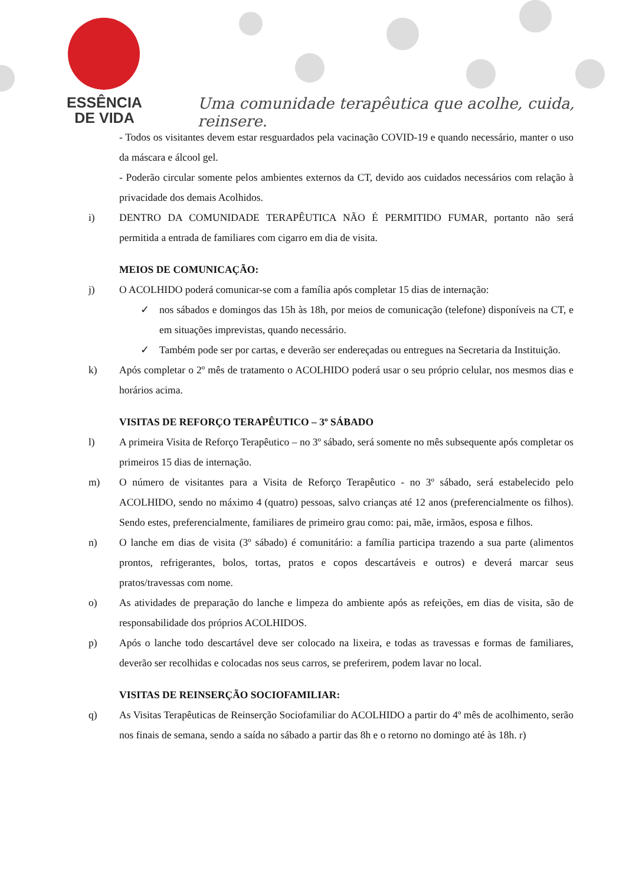ESSÊNCIA
DE VIDA
Uma comunidade terapêutica que acolhe, cuida, reinsere.
- Todos os visitantes devem estar resguardados pela vacinação COVID-19 e quando necessário, manter o uso da máscara e álcool gel.
- Poderão circular somente pelos ambientes externos da CT, devido aos cuidados necessários com relação à privacidade dos demais Acolhidos.
i) DENTRO DA COMUNIDADE TERAPÊUTICA NÃO É PERMITIDO FUMAR, portanto não será permitida a entrada de familiares com cigarro em dia de visita.
MEIOS DE COMUNICAÇÃO:
j) O ACOLHIDO poderá comunicar-se com a família após completar 15 dias de internação:
✓ nos sábados e domingos das 15h às 18h, por meios de comunicação (telefone) disponíveis na CT, e em situações imprevistas, quando necessário.
✓ Também pode ser por cartas, e deverão ser endereçadas ou entregues na Secretaria da Instituição.
k) Após completar o 2º mês de tratamento o ACOLHIDO poderá usar o seu próprio celular, nos mesmos dias e horários acima.
VISITAS DE REFORÇO TERAPÊUTICO – 3º SÁBADO
l) A primeira Visita de Reforço Terapêutico – no 3º sábado, será somente no mês subsequente após completar os primeiros 15 dias de internação.
m) O número de visitantes para a Visita de Reforço Terapêutico - no 3º sábado, será estabelecido pelo ACOLHIDO, sendo no máximo 4 (quatro) pessoas, salvo crianças até 12 anos (preferencialmente os filhos). Sendo estes, preferencialmente, familiares de primeiro grau como: pai, mãe, irmãos, esposa e filhos.
n) O lanche em dias de visita (3º sábado) é comunitário: a família participa trazendo a sua parte (alimentos prontos, refrigerantes, bolos, tortas, pratos e copos descartáveis e outros) e deverá marcar seus pratos/travessas com nome.
o) As atividades de preparação do lanche e limpeza do ambiente após as refeições, em dias de visita, são de responsabilidade dos próprios ACOLHIDOS.
p) Após o lanche todo descartável deve ser colocado na lixeira, e todas as travessas e formas de familiares, deverão ser recolhidas e colocadas nos seus carros, se preferirem, podem lavar no local.
VISITAS DE REINSERÇÃO SOCIOFAMILIAR:
q) As Visitas Terapêuticas de Reinserção Sociofamiliar do ACOLHIDO a partir do 4º mês de acolhimento, serão nos finais de semana, sendo a saída no sábado a partir das 8h e o retorno no domingo até às 18h. r)